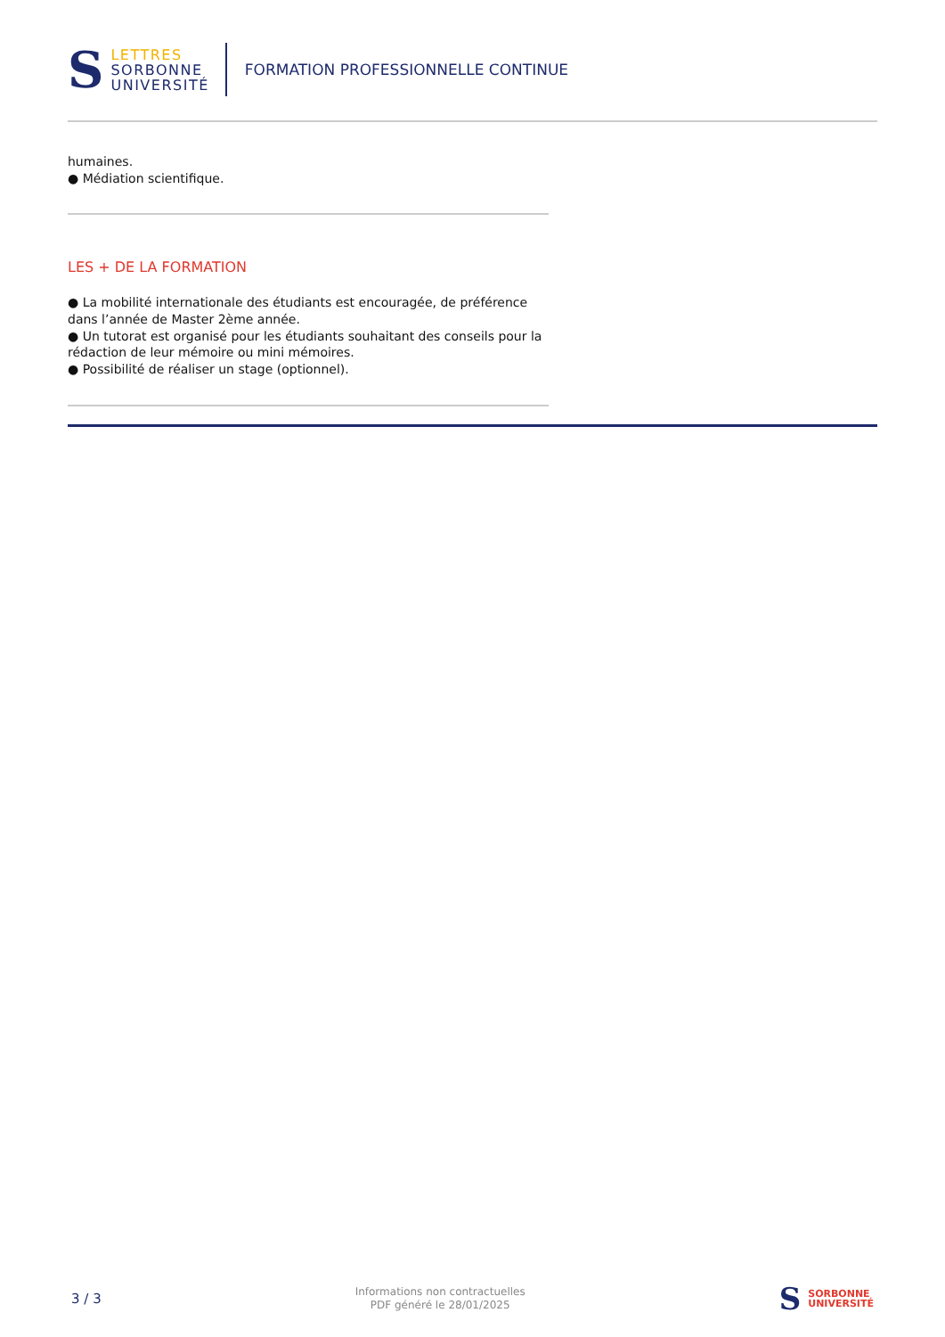S
LETTRES
SORBONNE
UNIVERSITÉ
FORMATION PROFESSIONNELLE CONTINUE
humaines.
● Médiation scientifique.
LES + DE LA FORMATION
● La mobilité internationale des étudiants est encouragée, de préférence dans l’année de Master 2ème année.
● Un tutorat est organisé pour les étudiants souhaitant des conseils pour la rédaction de leur mémoire ou mini mémoires.
● Possibilité de réaliser un stage (optionnel).
3 / 3
Informations non contractuelles
PDF généré le 28/01/2025
S
SORBONNE
UNIVERSITÉ